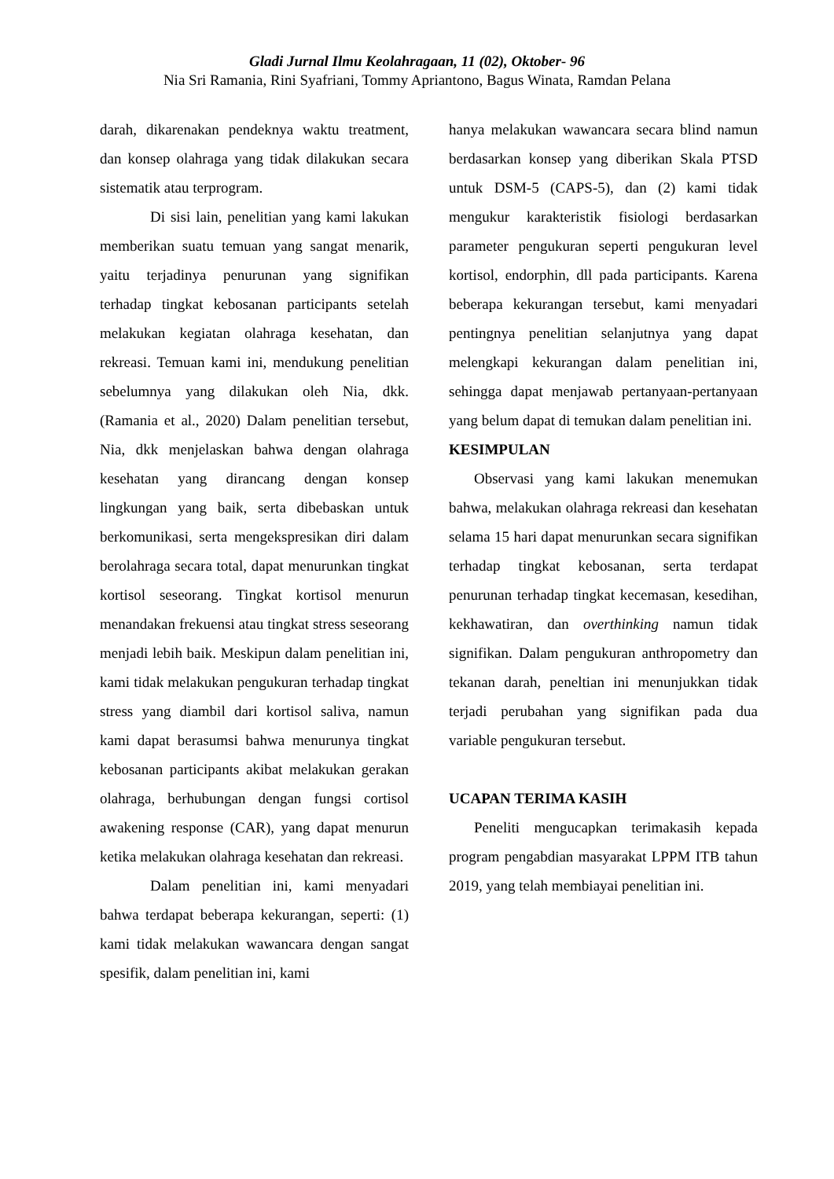Gladi Jurnal Ilmu Keolahragaan, 11 (02), Oktober- 96
Nia Sri Ramania, Rini Syafriani, Tommy Apriantono, Bagus Winata, Ramdan Pelana
darah, dikarenakan pendeknya waktu treatment, dan konsep olahraga yang tidak dilakukan secara sistematik atau terprogram.
Di sisi lain, penelitian yang kami lakukan memberikan suatu temuan yang sangat menarik, yaitu terjadinya penurunan yang signifikan terhadap tingkat kebosanan participants setelah melakukan kegiatan olahraga kesehatan, dan rekreasi. Temuan kami ini, mendukung penelitian sebelumnya yang dilakukan oleh Nia, dkk. (Ramania et al., 2020) Dalam penelitian tersebut, Nia, dkk menjelaskan bahwa dengan olahraga kesehatan yang dirancang dengan konsep lingkungan yang baik, serta dibebaskan untuk berkomunikasi, serta mengekspresikan diri dalam berolahraga secara total, dapat menurunkan tingkat kortisol seseorang. Tingkat kortisol menurun menandakan frekuensi atau tingkat stress seseorang menjadi lebih baik. Meskipun dalam penelitian ini, kami tidak melakukan pengukuran terhadap tingkat stress yang diambil dari kortisol saliva, namun kami dapat berasumsi bahwa menurunya tingkat kebosanan participants akibat melakukan gerakan olahraga, berhubungan dengan fungsi cortisol awakening response (CAR), yang dapat menurun ketika melakukan olahraga kesehatan dan rekreasi.
Dalam penelitian ini, kami menyadari bahwa terdapat beberapa kekurangan, seperti: (1) kami tidak melakukan wawancara dengan sangat spesifik, dalam penelitian ini, kami
hanya melakukan wawancara secara blind namun berdasarkan konsep yang diberikan Skala PTSD untuk DSM-5 (CAPS-5), dan (2) kami tidak mengukur karakteristik fisiologi berdasarkan parameter pengukuran seperti pengukuran level kortisol, endorphin, dll pada participants. Karena beberapa kekurangan tersebut, kami menyadari pentingnya penelitian selanjutnya yang dapat melengkapi kekurangan dalam penelitian ini, sehingga dapat menjawab pertanyaan-pertanyaan yang belum dapat di temukan dalam penelitian ini.
KESIMPULAN
Observasi yang kami lakukan menemukan bahwa, melakukan olahraga rekreasi dan kesehatan selama 15 hari dapat menurunkan secara signifikan terhadap tingkat kebosanan, serta terdapat penurunan terhadap tingkat kecemasan, kesedihan, kekhawatiran, dan overthinking namun tidak signifikan. Dalam pengukuran anthropometry dan tekanan darah, peneltian ini menunjukkan tidak terjadi perubahan yang signifikan pada dua variable pengukuran tersebut.
UCAPAN TERIMA KASIH
Peneliti mengucapkan terimakasih kepada program pengabdian masyarakat LPPM ITB tahun 2019, yang telah membiayai penelitian ini.